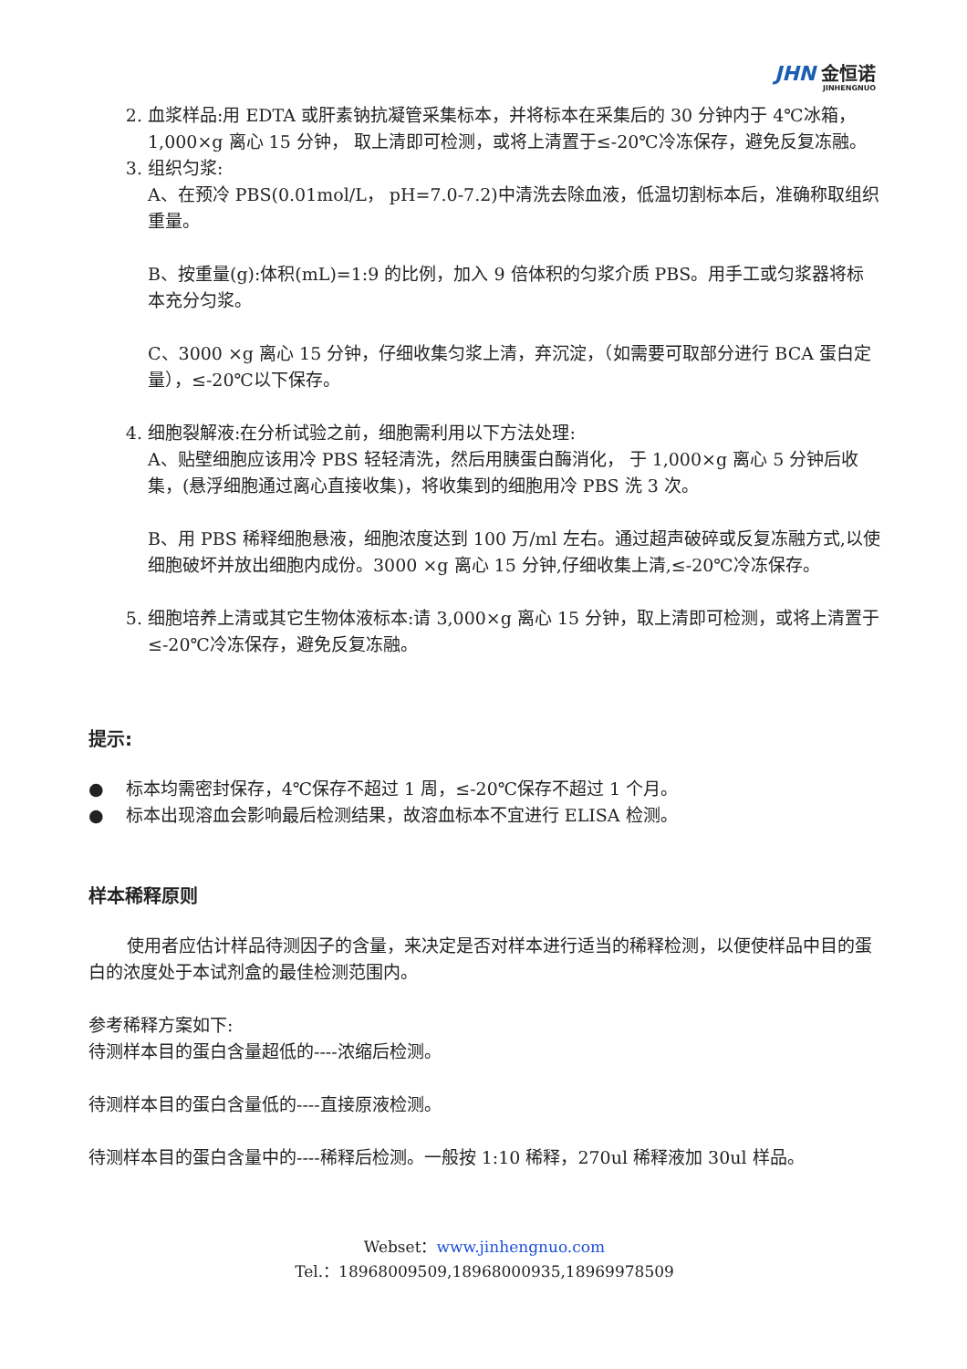JHN 金恒诺
JINHENGNUO
2. 血浆样品:用 EDTA 或肝素钠抗凝管采集标本，并将标本在采集后的 30 分钟内于 4℃冰箱，1,000×g 离心 15 分钟， 取上清即可检测，或将上清置于≤-20℃冷冻保存，避免反复冻融。
3. 组织匀浆:
A、在预冷 PBS(0.01mol/L， pH=7.0-7.2)中清洗去除血液，低温切割标本后，准确称取组织重量。
B、按重量(g):体积(mL)=1:9 的比例，加入 9 倍体积的匀浆介质 PBS。用手工或匀浆器将标本充分匀浆。
C、3000 ×g 离心 15 分钟，仔细收集匀浆上清，弃沉淀，（如需要可取部分进行 BCA 蛋白定量），≤-20℃以下保存。
4. 细胞裂解液:在分析试验之前，细胞需利用以下方法处理:
A、贴壁细胞应该用冷 PBS 轻轻清洗，然后用胰蛋白酶消化， 于 1,000×g 离心 5 分钟后收集，(悬浮细胞通过离心直接收集)，将收集到的细胞用冷 PBS 洗 3 次。
B、用 PBS 稀释细胞悬液，细胞浓度达到 100 万/ml 左右。通过超声破碎或反复冻融方式,以使细胞破坏并放出细胞内成份。3000 ×g 离心 15 分钟,仔细收集上清,≤-20℃冷冻保存。
5. 细胞培养上清或其它生物体液标本:请 3,000×g 离心 15 分钟，取上清即可检测，或将上清置于≤-20℃冷冻保存，避免反复冻融。
提示:
● 标本均需密封保存，4℃保存不超过 1 周，≤-20℃保存不超过 1 个月。
● 标本出现溶血会影响最后检测结果，故溶血标本不宜进行 ELISA 检测。
样本稀释原则
使用者应估计样品待测因子的含量，来决定是否对样本进行适当的稀释检测，以便使样品中目的蛋白的浓度处于本试剂盒的最佳检测范围内。
参考稀释方案如下:
待测样本目的蛋白含量超低的----浓缩后检测。
待测样本目的蛋白含量低的----直接原液检测。
待测样本目的蛋白含量中的----稀释后检测。一般按 1:10 稀释，270ul 稀释液加 30ul 样品。
Webset：www.jinhengnuo.com
Tel.：18968009509,18968000935,18969978509